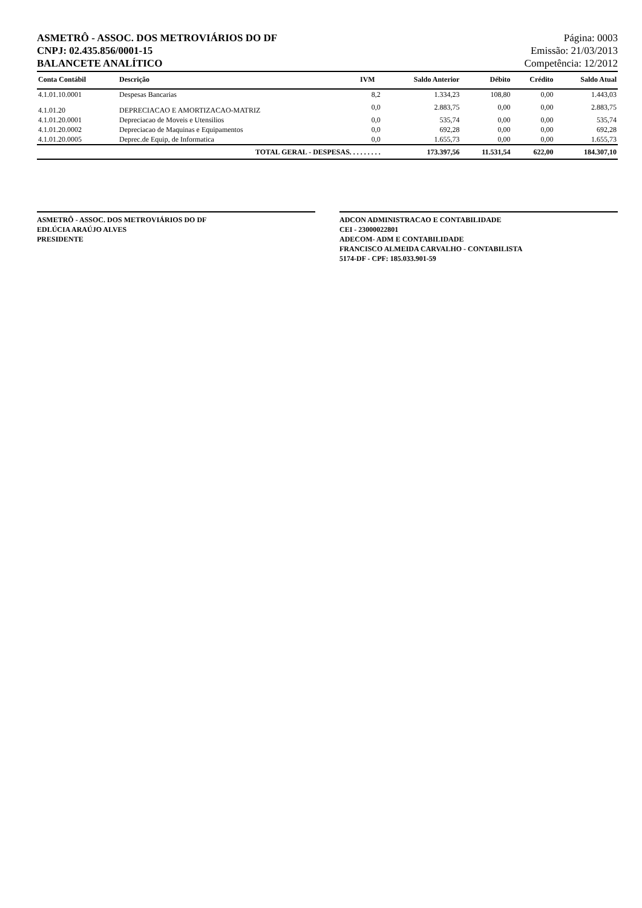ASMETRÔ - ASSOC. DOS METROVIÁRIOS DO DF
CNPJ: 02.435.856/0001-15
BALANCETE ANALÍTICO
Página: 0003
Emissão: 21/03/2013
Competência: 12/2012
| Conta Contábil | Descrição | IVM | Saldo Anterior | Débito | Crédito | Saldo Atual |
| --- | --- | --- | --- | --- | --- | --- |
| 4.1.01.10.0001 | Despesas Bancarias | 8,2 | 1.334,23 | 108,80 | 0,00 | 1.443,03 |
| 4.1.01.20 | DEPRECIACAO E AMORTIZACAO-MATRIZ | 0,0 | 2.883,75 | 0,00 | 0,00 | 2.883,75 |
| 4.1.01.20.0001 | Depreciacao de Moveis e Utensilios | 0,0 | 535,74 | 0,00 | 0,00 | 535,74 |
| 4.1.01.20.0002 | Depreciacao de Maquinas e Equipamentos | 0,0 | 692,28 | 0,00 | 0,00 | 692,28 |
| 4.1.01.20.0005 | Deprec.de Equip, de Informatica | 0,0 | 1.655,73 | 0,00 | 0,00 | 1.655,73 |
| | TOTAL GERAL - DESPESAS. . . . . . . . . | | 173.397,56 | 11.531,54 | 622,00 | 184.307,10 |
ASMETRÔ - ASSOC. DOS METROVIÁRIOS DO DF
EDLÚCIA ARAÚJO ALVES
PRESIDENTE
ADCON ADMINISTRACAO E CONTABILIDADE
CEI - 23000022801
ADECOM- ADM E CONTABILIDADE
FRANCISCO ALMEIDA CARVALHO - CONTABILISTA
5174-DF - CPF: 185.033.901-59